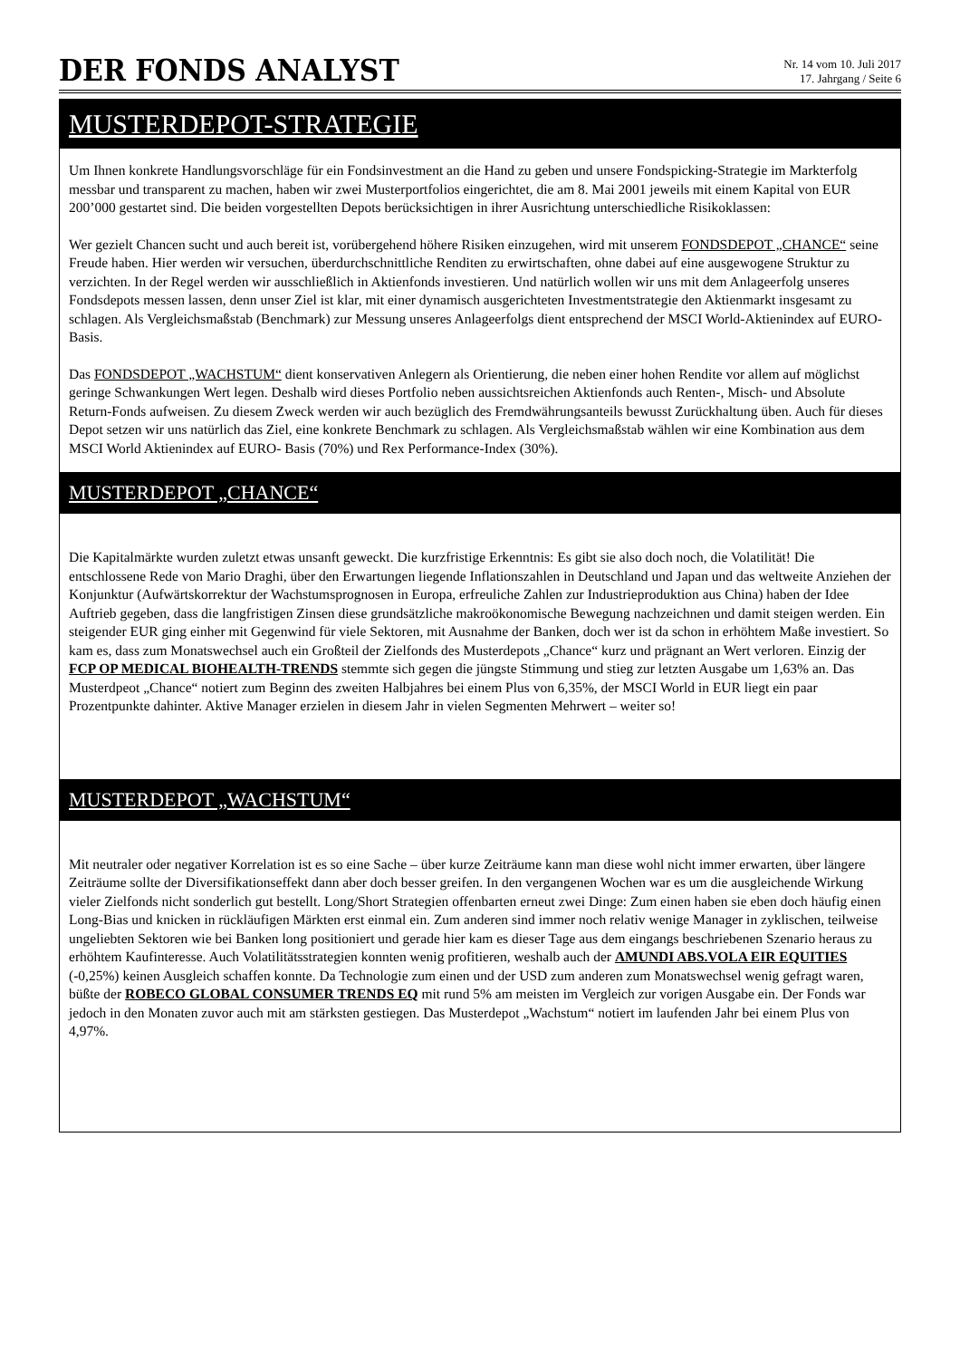DER FONDS ANALYST
Nr. 14 vom 10. Juli 2017
17. Jahrgang / Seite 6
MUSTERDEPOT-STRATEGIE
Um Ihnen konkrete Handlungsvorschläge für ein Fondsinvestment an die Hand zu geben und unsere Fondspicking-Strategie im Markterfolg messbar und transparent zu machen, haben wir zwei Musterportfolios eingerichtet, die am 8. Mai 2001 jeweils mit einem Kapital von EUR 200’000 gestartet sind. Die beiden vorgestellten Depots berücksichtigen in ihrer Ausrichtung unterschiedliche Risikoklassen:
Wer gezielt Chancen sucht und auch bereit ist, vorübergehend höhere Risiken einzugehen, wird mit unserem FONDSDEPOT „CHANCE“ seine Freude haben. Hier werden wir versuchen, überdurchschnittliche Renditen zu erwirtschaften, ohne dabei auf eine ausgewogene Struktur zu verzichten. In der Regel werden wir ausschließlich in Aktienfonds investieren. Und natürlich wollen wir uns mit dem Anlageerfolg unseres Fondsdepots messen lassen, denn unser Ziel ist klar, mit einer dynamisch ausgerichteten Investmentstrategie den Aktienmarkt insgesamt zu schlagen. Als Vergleichsmaßstab (Benchmark) zur Messung unseres Anlageerfolgs dient entsprechend der MSCI World-Aktienindex auf EURO-Basis.
Das FONDSDEPOT „WACHSTUM“ dient konservativen Anlegern als Orientierung, die neben einer hohen Rendite vor allem auf möglichst geringe Schwankungen Wert legen. Deshalb wird dieses Portfolio neben aussichtsreichen Aktienfonds auch Renten-, Misch- und Absolute Return-Fonds aufweisen. Zu diesem Zweck werden wir auch bezüglich des Fremdwährungsanteils bewusst Zurückhaltung üben. Auch für dieses Depot setzen wir uns natürlich das Ziel, eine konkrete Benchmark zu schlagen. Als Vergleichsmaßstab wählen wir eine Kombination aus dem MSCI World Aktienindex auf EURO- Basis (70%) und Rex Performance-Index (30%).
MUSTERDEPOT „CHANCE“
Die Kapitalmärkte wurden zuletzt etwas unsanft geweckt. Die kurzfristige Erkenntnis: Es gibt sie also doch noch, die Volatilität! Die entschlossene Rede von Mario Draghi, über den Erwartungen liegende Inflationszahlen in Deutschland und Japan und das weltweite Anziehen der Konjunktur (Aufwärtskorrektur der Wachstumsprognosen in Europa, erfreuliche Zahlen zur Industrieproduktion aus China) haben der Idee Auftrieb gegeben, dass die langfristigen Zinsen diese grundsätzliche makroökonomische Bewegung nachzeichnen und damit steigen werden. Ein steigender EUR ging einher mit Gegenwind für viele Sektoren, mit Ausnahme der Banken, doch wer ist da schon in erhöhtem Maße investiert. So kam es, dass zum Monatswechsel auch ein Großteil der Zielfonds des Musterdepots „Chance“ kurz und prägnant an Wert verloren. Einzig der FCP OP MEDICAL BIOHEALTH-TRENDS stemmte sich gegen die jüngste Stimmung und stieg zur letzten Ausgabe um 1,63% an. Das Musterdpeot „Chance“ notiert zum Beginn des zweiten Halbjahres bei einem Plus von 6,35%, der MSCI World in EUR liegt ein paar Prozentpunkte dahinter. Aktive Manager erzielen in diesem Jahr in vielen Segmenten Mehrwert – weiter so!
MUSTERDEPOT „WACHSTUM“
Mit neutraler oder negativer Korrelation ist es so eine Sache – über kurze Zeiträume kann man diese wohl nicht immer erwarten, über längere Zeiträume sollte der Diversifikationseffekt dann aber doch besser greifen. In den vergangenen Wochen war es um die ausgleichende Wirkung vieler Zielfonds nicht sonderlich gut bestellt. Long/Short Strategien offenbarten erneut zwei Dinge: Zum einen haben sie eben doch häufig einen Long-Bias und knicken in rückläufigen Märkten erst einmal ein. Zum anderen sind immer noch relativ wenige Manager in zyklischen, teilweise ungeliebten Sektoren wie bei Banken long positioniert und gerade hier kam es dieser Tage aus dem eingangs beschriebenen Szenario heraus zu erhöhtem Kaufinteresse. Auch Volatilitätsstrategien konnten wenig profitieren, weshalb auch der AMUNDI ABS.VOLA EIR EQUITIES (-0,25%) keinen Ausgleich schaffen konnte. Da Technologie zum einen und der USD zum anderen zum Monatswechsel wenig gefragt waren, büßte der ROBECO GLOBAL CONSUMER TRENDS EQ mit rund 5% am meisten im Vergleich zur vorigen Ausgabe ein. Der Fonds war jedoch in den Monaten zuvor auch mit am stärksten gestiegen. Das Musterdepot „Wachstum“ notiert im laufenden Jahr bei einem Plus von 4,97%.